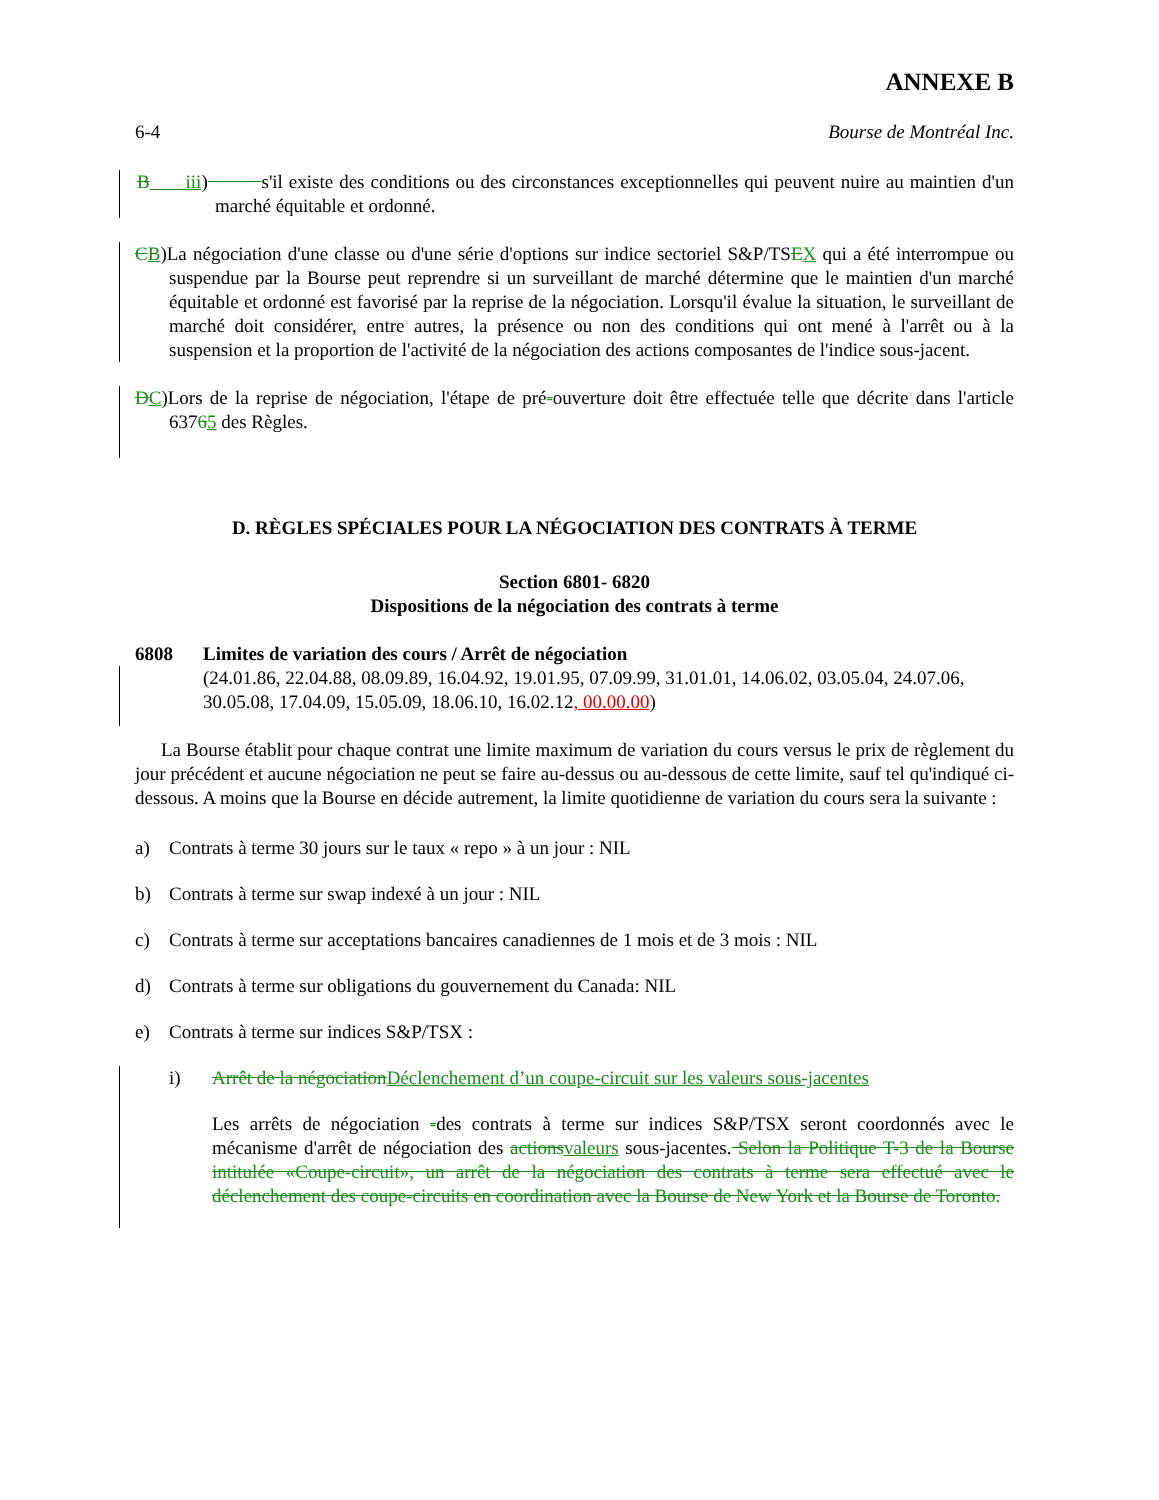ANNEXE B
6-4 Bourse de Montréal Inc.
B iii) s'il existe des conditions ou des circonstances exceptionnelles qui peuvent nuire au maintien d'un marché équitable et ordonné.
CB)La négociation d'une classe ou d'une série d'options sur indice sectoriel S&P/TSEX qui a été interrompue ou suspendue par la Bourse peut reprendre si un surveillant de marché détermine que le maintien d'un marché équitable et ordonné est favorisé par la reprise de la négociation. Lorsqu'il évalue la situation, le surveillant de marché doit considérer, entre autres, la présence ou non des conditions qui ont mené à l'arrêt ou à la suspension et la proportion de l'activité de la négociation des actions composantes de l'indice sous-jacent.
DC)Lors de la reprise de négociation, l'étape de pré-ouverture doit être effectuée telle que décrite dans l'article 63765 des Règles.
D. RÈGLES SPÉCIALES POUR LA NÉGOCIATION DES CONTRATS À TERME
Section 6801- 6820
Dispositions de la négociation des contrats à terme
6808 Limites de variation des cours / Arrêt de négociation
(24.01.86, 22.04.88, 08.09.89, 16.04.92, 19.01.95, 07.09.99, 31.01.01, 14.06.02, 03.05.04, 24.07.06, 30.05.08, 17.04.09, 15.05.09, 18.06.10, 16.02.12, 00.00.00)
La Bourse établit pour chaque contrat une limite maximum de variation du cours versus le prix de règlement du jour précédent et aucune négociation ne peut se faire au-dessus ou au-dessous de cette limite, sauf tel qu'indiqué ci-dessous. A moins que la Bourse en décide autrement, la limite quotidienne de variation du cours sera la suivante :
a) Contrats à terme 30 jours sur le taux « repo » à un jour : NIL
b) Contrats à terme sur swap indexé à un jour : NIL
c) Contrats à terme sur acceptations bancaires canadiennes de 1 mois et de 3 mois : NIL
d) Contrats à terme sur obligations du gouvernement du Canada: NIL
e) Contrats à terme sur indices S&P/TSX :
i) Arrêt de la négociation Déclenchement d’un coupe-circuit sur les valeurs sous-jacentes
Les arrêts de négociation -des contrats à terme sur indices S&P/TSX seront coordonnés avec le mécanisme d'arrêt de négociation des actions valeurs sous-jacentes. Selon la Politique T-3 de la Bourse intitulée «Coupe-circuit», un arrêt de la négociation des contrats à terme sera effectué avec le déclenchement des coupe-circuits en coordination avec la Bourse de New York et la Bourse de Toronto.